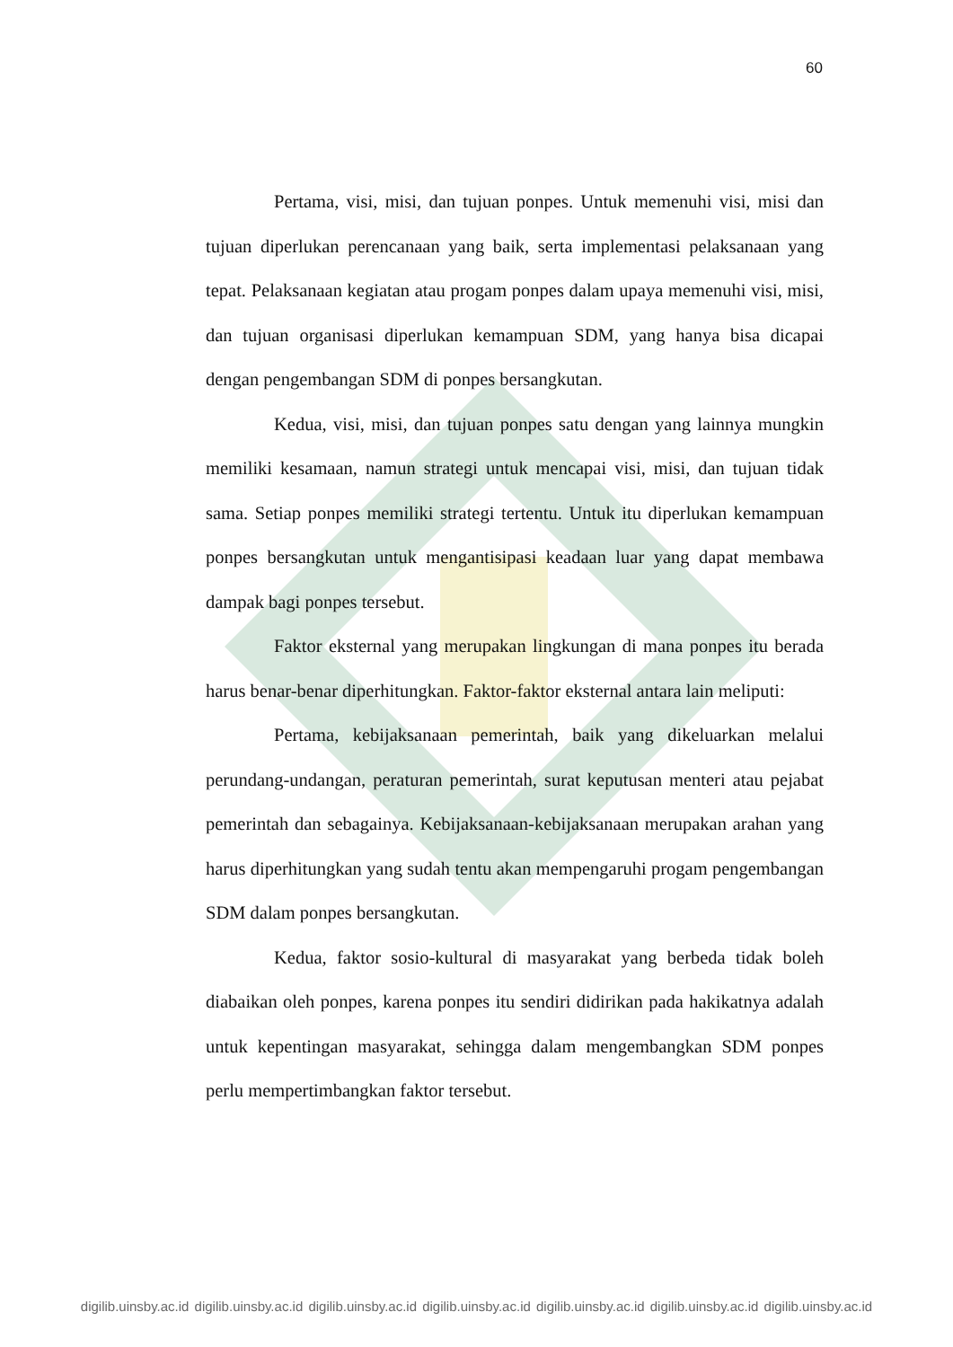60
Pertama, visi, misi, dan tujuan ponpes. Untuk memenuhi visi, misi dan tujuan diperlukan perencanaan yang baik, serta implementasi pelaksanaan yang tepat. Pelaksanaan kegiatan atau progam ponpes dalam upaya memenuhi visi, misi, dan tujuan organisasi diperlukan kemampuan SDM, yang hanya bisa dicapai dengan pengembangan SDM di ponpes bersangkutan.
Kedua, visi, misi, dan tujuan ponpes satu dengan yang lainnya mungkin memiliki kesamaan, namun strategi untuk mencapai visi, misi, dan tujuan tidak sama. Setiap ponpes memiliki strategi tertentu. Untuk itu diperlukan kemampuan ponpes bersangkutan untuk mengantisipasi keadaan luar yang dapat membawa dampak bagi ponpes tersebut.
Faktor eksternal yang merupakan lingkungan di mana ponpes itu berada harus benar-benar diperhitungkan. Faktor-faktor eksternal antara lain meliputi:
Pertama, kebijaksanaan pemerintah, baik yang dikeluarkan melalui perundang-undangan, peraturan pemerintah, surat keputusan menteri atau pejabat pemerintah dan sebagainya. Kebijaksanaan-kebijaksanaan merupakan arahan yang harus diperhitungkan yang sudah tentu akan mempengaruhi progam pengembangan SDM dalam ponpes bersangkutan.
Kedua, faktor sosio-kultural di masyarakat yang berbeda tidak boleh diabaikan oleh ponpes, karena ponpes itu sendiri didirikan pada hakikatnya adalah untuk kepentingan masyarakat, sehingga dalam mengembangkan SDM ponpes perlu mempertimbangkan faktor tersebut.
digilib.uinsby.ac.id digilib.uinsby.ac.id digilib.uinsby.ac.id digilib.uinsby.ac.id digilib.uinsby.ac.id digilib.uinsby.ac.id digilib.uinsby.ac.id